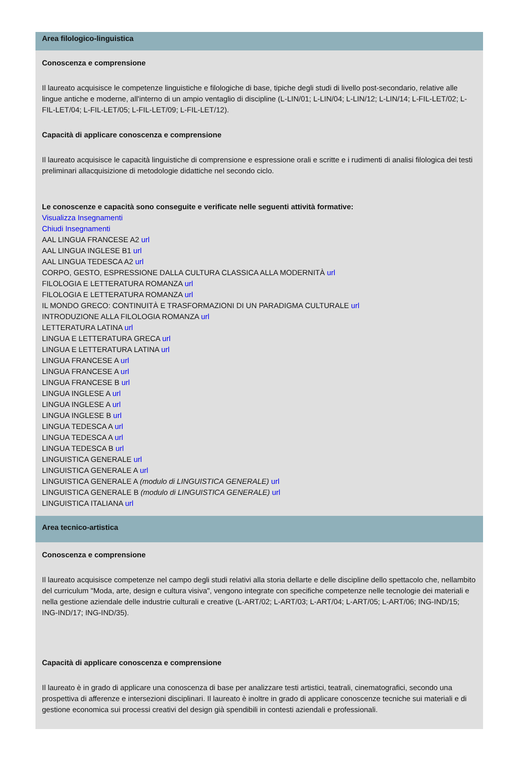Area filologico-linguistica
Conoscenza e comprensione
Il laureato acquisisce le competenze linguistiche e filologiche di base, tipiche degli studi di livello post-secondario, relative alle lingue antiche e moderne, all'interno di un ampio ventaglio di discipline (L-LIN/01; L-LIN/04; L-LIN/12; L-LIN/14; L-FIL-LET/02; L-FIL-LET/04; L-FIL-LET/05; L-FIL-LET/09; L-FIL-LET/12).
Capacità di applicare conoscenza e comprensione
Il laureato acquisisce le capacità linguistiche di comprensione e espressione orali e scritte e i rudimenti di analisi filologica dei testi preliminari allacquisizione di metodologie didattiche nel secondo ciclo.
Le conoscenze e capacità sono conseguite e verificate nelle seguenti attività formative:
Visualizza Insegnamenti
Chiudi Insegnamenti
AAL LINGUA FRANCESE A2 url
AAL LINGUA INGLESE B1 url
AAL LINGUA TEDESCA A2 url
CORPO, GESTO, ESPRESSIONE DALLA CULTURA CLASSICA ALLA MODERNITÀ url
FILOLOGIA E LETTERATURA ROMANZA url
FILOLOGIA E LETTERATURA ROMANZA url
IL MONDO GRECO: CONTINUITÀ E TRASFORMAZIONI DI UN PARADIGMA CULTURALE url
INTRODUZIONE ALLA FILOLOGIA ROMANZA url
LETTERATURA LATINA url
LINGUA E LETTERATURA GRECA url
LINGUA E LETTERATURA LATINA url
LINGUA FRANCESE A url
LINGUA FRANCESE A url
LINGUA FRANCESE B url
LINGUA INGLESE A url
LINGUA INGLESE A url
LINGUA INGLESE B url
LINGUA TEDESCA A url
LINGUA TEDESCA A url
LINGUA TEDESCA B url
LINGUISTICA GENERALE url
LINGUISTICA GENERALE A url
LINGUISTICA GENERALE A (modulo di LINGUISTICA GENERALE) url
LINGUISTICA GENERALE B (modulo di LINGUISTICA GENERALE) url
LINGUISTICA ITALIANA url
Area tecnico-artistica
Conoscenza e comprensione
Il laureato acquisisce competenze nel campo degli studi relativi alla storia dellarte e delle discipline dello spettacolo che, nellambito del curriculum "Moda, arte, design e cultura visiva", vengono integrate con specifiche competenze nelle tecnologie dei materiali e nella gestione aziendale delle industrie culturali e creative (L-ART/02; L-ART/03; L-ART/04; L-ART/05; L-ART/06; ING-IND/15; ING-IND/17; ING-IND/35).
Capacità di applicare conoscenza e comprensione
Il laureato è in grado di applicare una conoscenza di base per analizzare testi artistici, teatrali, cinematografici, secondo una prospettiva di afferenze e intersezioni disciplinari. Il laureato è inoltre in grado di applicare conoscenze tecniche sui materiali e di gestione economica sui processi creativi del design già spendibili in contesti aziendali e professionali.